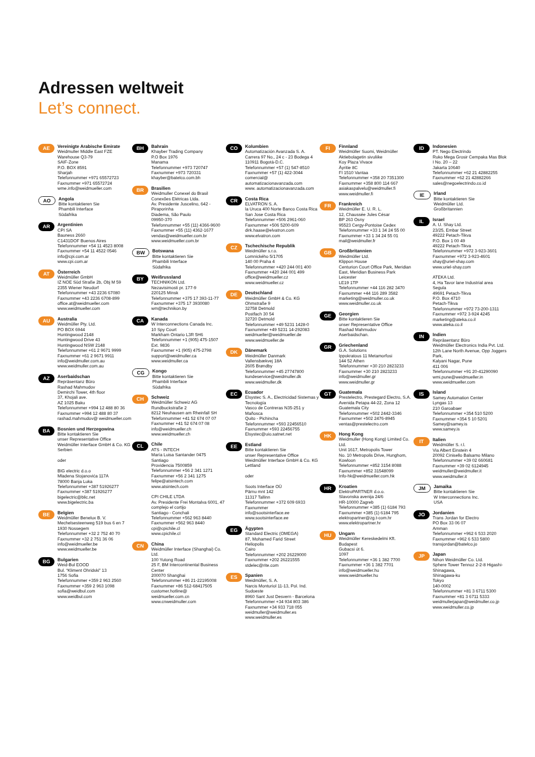Adressen weltweit
Let’s connect.
AE
Vereinigte Arabische Emirate
Weidmuller Middle East FZE
Warehouse Q3-79
SAIF-Zone
P.O. BOX 8591
Sharjah
Telefonnummer +971 65572723
Faxnummer +971 65572724
wme.info@weidmueller.com
AO
Angola
Bitte kontaktieren Sie
Phambili Interface
Südafrika
AR
Argentinien
CPI SA
Bauness 2660
C1431DOF Buenos Aires
Telefonnummer +54 11 4523 8008
Faxnummer +54 11 4522 0546
info@cpi.com.ar
www.cpi.com.ar
AT
Österreich
Weidmüller GmbH
IZ NOE Süd Straße 2b, Obj M 59
2355 Wiener Neudorf
Telefonnummer +43 2236 67080
Faxnummer +43 2236 6708-899
office.at@weidmueller.com
www.weidmueller.com
AU
Australia
Weidmüller Pty. Ltd.
PO BOX 6944
Huntingwood 2148
Huntingwood Drive 43
Huntingwood NSW 2148
Telefonnummer +61 2 9671 9999
Faxnummer +61 2 9671 9911
info@weidmuller.com.au
www.weidmuller.com.au
AZ
Aserbaidschan
Repräsentanz Büro
Rashad Mahmudov
Demirchi Tower, 4th floor
37, Khojali ave.
AZ 1025 Baku
Telefonnummer +994 12 488 80 36
Faxnummer +994 12 488 80 37
rashad.mahmudov@ weidmueller.com
BA
Bosnien und Herzegowina
Bitte kontaktieren Sie
unser Representative Office
Weidmüller Interface GmbH & Co. KG
Serbien
oder
BIG electric d.o.o
Mladena Stojanovića 117A
78000 Banja Luka
Telefonnummer +387 51926277
Faxnummer +387 51926277
bigelectric@blic.net
www.bigelectric.ba
BE
Belgien
Weidmüller Benelux B. V.
Mechelsesteenweg 519 bus 6 en 7
1930 Nossegem
Telefonnummer +32 2 752 40 70
Faxnummer +32 2 751 36 06
info@weidmueller.be
www.weidmueller.be
BG
Bulgarien
Weid-Bul EOOD
Bul. “Kliment Ohridski” 13
1756 Sofia
Telefonnummer +359 2 963 2560
Faxnummer +359 2 963 1098
sofia@weidbul.com
www.weidbul.com
BH
Bahrain
Khayber Trading Company
P.O Box 1976
Manama
Telefonnummer +973 720747
Faxnummer +973 720331
khayber@batelco.com.bh
BR
Brasilien
Weidmuller Conexel do Brasil Conexões Elétricas Ltda.
Av. Presidente Juscelino, 642 - Piraporinha
Diadema, São Paulo
09950-370
Telefonnummer +55 (11) 4366-9600
Faxnummer +55 (11) 4362-1677
vendas@weidmueller.com.br
www.weidmueller.com.br
BW
Botswana
Bitte kontaktieren Sie
Phambili Interface
Südafrika
BY
Weißrussland
TECHNIKON Ltd.
Nezavisimosti pr. 177-9
220125 Minsk
Telefonnummer +375 17 393-11-77
Faxnummer +375 17 3930080
wm@technikon.by
CA
Kanada
W Interconnections Canada Inc.
10 Spy Court
Markham Ontario L3R 5H6
Telefonnummer +1 (905) 475-1507 Ext. 9836
Faxnummer +1 (905) 475-2798
support@weidmuller.ca
www.weidmuller.ca
CG
Kongo
Bitte kontaktieren Sie
Phambili Interface
Südafrika
CH
Schweiz
Weidmüller Schweiz AG
Rundbuckstraße 2
8212 Neuhausen am Rheinfall SH
Telefonnummer +41 52 674 07 07
Faxnummer +41 52 674 07 08
info@weidmueller.ch
www.weidmueller.ch
CL
Chile
ATS - INTECH
María Luisa Santander 0475
Santiago
Providencia 7500859
Telefonnummer +56 2 341 1271
Faxnummer +56 2 341 1275
felipe@atsintech.com
www.atsintech.com
CPI CHILE LTDA
Av. Presidente Frei Montalva 6001, 47 complejo el cortijo
Santiago - Conchali
Telefonnummer +562 963 8440
Faxnummer +562 963 8440
cpi@cpichile.cl
www.cpichile.cl
CN
China
Weidmüller Interface (Shanghai) Co. Ltd.
100 Yutong Road
25 F, BM Intercontinental Business Center
200070 Shanghai
Telefonnummer +86 21-22195008
Faxnummer +86 512-68417505
customer.hotline@ weidmueller.com.cn
www.cnweidmuller.com
CO
Kolumbien
Automatización Avanzada S. A.
Carrera 97 No., 24 c - 23 Bodega 4
110911 Bogotá-D.C.
Telefonnummer +57 (1) 547-8510
Faxnummer +57 (1) 422-3044
comercial@ automatizacionavanzada.com
www. automatizacionavanzada.com
CR
Costa Rica
ELVATRON S. A.
la Uruca 400 Norte Banco Costa Rica
San Jose Costa Rica
Telefonnummer +506 2961-060
Faxnummer +506 5200-609
dirk.haase@elvatron.com
www.elvatron.com
CZ
Tschechische Republik
Weidmüller s.r.o.
Lomnického 5/1705
140 00 Praha 4
Telefonnummer +420 244 001 400
Faxnummer +420 244 001 499
office@weidmueller.cz
www.weidmueller.cz
DE
Deutschland
Weidmüller GmbH & Co. KG
Ohmstraße 9
32758 Detmold
Postfach 30 54
32720 Detmold
Telefonnummer +49 5231 1428-0
Faxnummer +49 5231 14-292083
weidmueller@weidmueller.de
www.weidmueller.de
DK
Dänemark
Weidmüller Danmark
Vallensbækvej 18A
2605 Brøndby
Telefonnummer +45 27747800
kundeservice@weidmuller.dk
www.weidmuller.dk
EC
Ecuador
Elsystec S. A., Electricidad Sistemas y Tecnología
Vasco de Contreras N35-251 y Mañosca
Quito - Pichincha
Telefonnummer +593 22456510
Faxnummer +593 22456755
Elsystec@uio.satnet.net
EE
Estland
Bitte kontaktieren Sie
unser Representative Office
Weidmüller Interface GmbH & Co. KG
Lettland
oder
Soots Interface OÜ
Pärnu mnt 142
11317 Tallinn
Telefonnummer +372 609 6933
Faxnummer
info@sootsinterface.ee
www.sootsinterface.ee
EG
Ägypten
Standard Electric (OMEGA)
87, Mohamed Farid Street
Heliopolis
Cairo
Telefonnummer +202 26229000
Faxnummer +202 26221555
stdelec@rite.com
ES
Spanien
Weidmüller, S. A.
Narcis Monturiol 11-13, Pol. Ind. Sudoeste
8960 Sant Just Desvern - Barcelona
Telefonnummer +34 934 803 386
Faxnummer +34 933 718 055
weidmuller@weidmuller.es
www.weidmuller.es
FI
Finnland
Weidmüller Suomi, Weidmüller Aktiebolagetin sivuliike
Koy Plaza Vivace
Äyritie 8C
FI 1510 Vantaa
Telefonnummer +358 20 7351300
Faxnummer +358 800 114 667
asiakaspalvelu@weidmuller.fi
www.weidmuller.fi
FR
Frankreich
Weidmüller E. U. R. L.
12, Chaussée Jules César
BP 263 Osny
95523 Cergy-Pontoise Cedex
Telefonnummer +33 1 34 24 55 00
Faxnummer +33 1 34 24 55 01
mail@weidmuller.fr
GB
Großbritannien
Weidmüller Ltd.
Klippon House
Centurion Court Office Park, Meridian East, Meridian Business Park
Leicester
LE19 1TP
Telefonnummer +44 116 282 3470
Faxnummer +44 116 289 3582
marketing@weidmuller.co.uk
www.weidmuller.co.uk
GE
Georgien
Bitte kontaktieren Sie
unser Representative Office
Rashad Mahmudov
Aserbaidschan.
GR
Griechenland
G.A. Solutions
Ippokratous 11 Metamorfosi
144 52 Athen
Telefonnummer +30 210 2823233
Faxnummer +30 210 2823233
info@weidmuller.gr
www.weidmuller.gr
GT
Guatemala
Prestelectro, Prestegard Electro, S.A.
Avenida Petapa 44-22, Zona 12
Guatemala City
Telefonnummer +502 2442-3346
Faxnummer +502 2476-8945
ventas@prestelectro.com
HK
Hong Kong
Weidmuller (Hong Kong) Limited Co. Ltd.
Unit 1617, Metropolis Tower
No. 10 Metropolis Drive, Hunghom, Kowloon
Telefonnummer +852 3154 8088
Faxnummer +852 31548099
Info-hk@weidmueller.com.hk
HR
Kroatien
ElektroPARTNER d.o.o.
Slavonska avenija 24/6
HR-10000 Zagreb
Telefonnummer +385 (1) 6184 793
Faxnummer +385 (1) 6184 795
elektropartner@zg.t-com.hr
www.elektropartner.hr
HU
Ungarn
Weidmüller Kereskedelmi Kft.
Budapest
Gubacsi út 6.
1097
Telefonnummer +36 1 382 7700
Faxnummer +36 1 382 7701
info@weidmueller.hu
www.weidmueller.hu
ID
Indonesien
PT. Nego Electrindo
Ruko Mega Grosir Cempaka Mas Blok I No. 20 – 22
Jakarta 10640
Telefonnummer +62 21 42882255
Faxnummer +62 21 42882266
sales@negoelectrindo.co.id
IE
Irland
Bitte kontaktieren Sie
Weidmüller Ltd.
Großbritannien
IL
Israel
A. U. Shay Ltd.
23/25, Embar Street
49222 Petach-Tikva
P.O. Box 1 00 49
49222 Petach-Tikva
Telefonnummer +972 3-923-3601
Faxnummer +972 3-923-4601
shay@uriel-shay.com
www.uriel-shay.com
ATEKA Ltd.
4, Ha Tavor lane Industrial area Segula
49691 Petach-Tikva
P.O. Box 4710
Petach-Tikva
Telefonnummer +972 73-200-1311
Faxnummer +972 3-924 4245
marketing@ateka.co.il
www.ateka.co.il
IN
Indien
Repräsentanz Büro
Weidmüller Electronics India Pvt. Ltd.
12th Lane North Avenue, Opp Joggers Park,
Kalyani Nagar, Pune
411 006
Telefonnummer +91 20-41290090
wmi.pune@weidmueller.in
www.weidmueller.com
IS
Island
Samey Automation Center
Lyngas 13
210 Garoabaer
Telefonnummer +354 510 5200
Faxnummer +354 5 10 5201
Samey@samey.is
www.samey.is
IT
Italien
Weidmüller S. r.l.
Via Albert Einstein 4
20092 Cinisello Balsamo Milano
Telefonnummer +39 02 660681
Faxnummer +39 02 6124945
weidmuller@weidmuller.it
www.weidmuller.it
JM
Jamaika
Bitte kontaktieren Sie
W Interconnections Inc.
USA
JO
Jordanien
Trans Jordan for Electro
PO Box 33 06 07
Amman
Telefonnummer +962 6 533 2020
Faxnummer +962 6 533 5800
transjordan@batelco.jo
JP
Japan
Nihon Weidmüller Co. Ltd.
Sphere Tower Tennoz 2-2-8 Higashi-Shinagawa,
Shinagawa-ku
Tokyo
140-0002
Telefonnummer +81 3 6711 5300
Faxnummer +81 3 6711 5333
weidmullerjapan@weidmuller.co.jp
www.weidmuller.co.jp